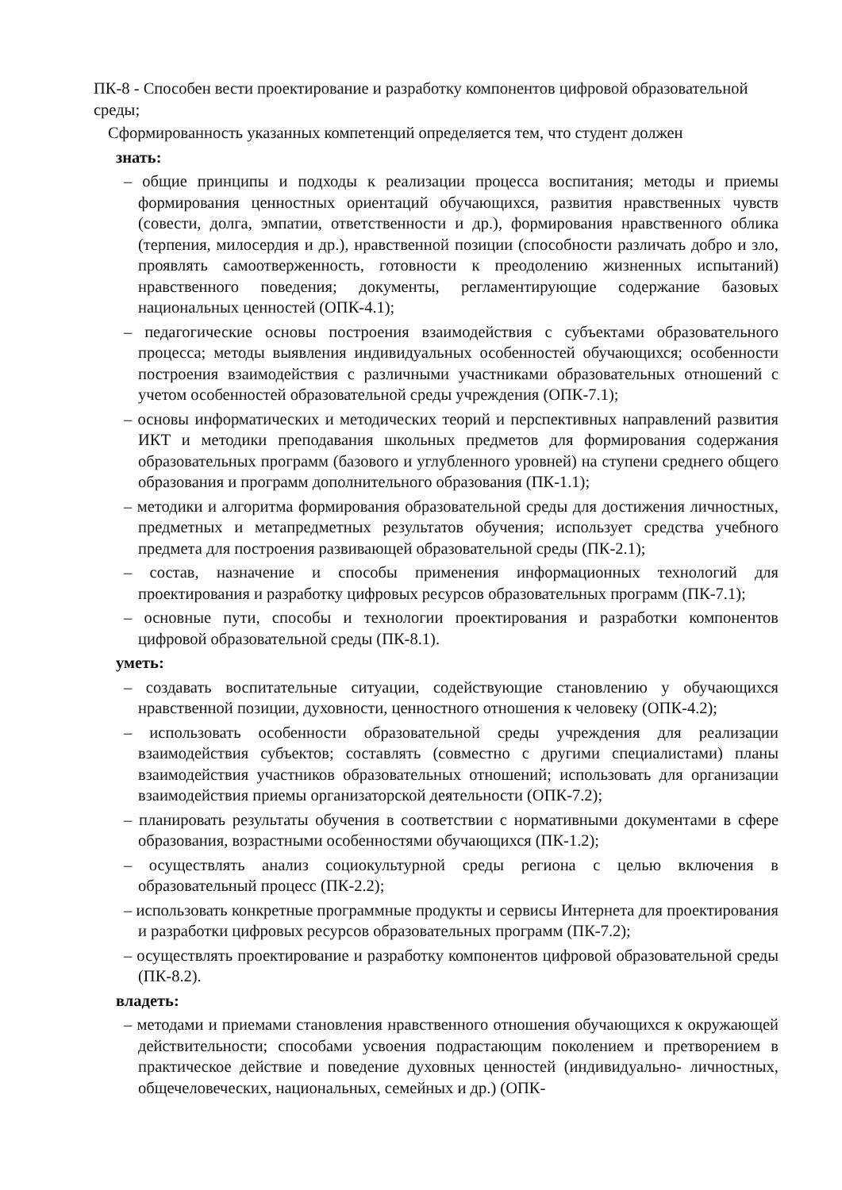ПК-8 - Способен вести проектирование и разработку компонентов цифровой образовательной среды;
Сформированность указанных компетенций определяется тем, что студент должен
знать:
– общие принципы и подходы к реализации процесса воспитания; методы и приемы формирования ценностных ориентаций обучающихся, развития нравственных чувств (совести, долга, эмпатии, ответственности и др.), формирования нравственного облика (терпения, милосердия и др.), нравственной позиции (способности различать добро и зло, проявлять самоотверженность, готовности к преодолению жизненных испытаний) нравственного поведения; документы, регламентирующие содержание базовых национальных ценностей (ОПК-4.1);
– педагогические основы построения взаимодействия с субъектами образовательного процесса; методы выявления индивидуальных особенностей обучающихся; особенности построения взаимодействия с различными участниками образовательных отношений с учетом особенностей образовательной среды учреждения (ОПК-7.1);
– основы информатических и методических теорий и перспективных направлений развития ИКТ и методики преподавания школьных предметов для формирования содержания образовательных программ (базового и углубленного уровней) на ступени среднего общего образования и программ дополнительного образования (ПК-1.1);
– методики и алгоритма формирования образовательной среды для достижения личностных, предметных и метапредметных результатов обучения; использует средства учебного предмета для построения развивающей образовательной среды (ПК-2.1);
– состав, назначение и способы применения информационных технологий для проектирования и разработку цифровых ресурсов образовательных программ (ПК-7.1);
– основные пути, способы и технологии проектирования и разработки компонентов цифровой образовательной среды (ПК-8.1).
уметь:
– создавать воспитательные ситуации, содействующие становлению у обучающихся нравственной позиции, духовности, ценностного отношения к человеку (ОПК-4.2);
– использовать особенности образовательной среды учреждения для реализации взаимодействия субъектов; составлять (совместно с другими специалистами) планы взаимодействия участников образовательных отношений; использовать для организации взаимодействия приемы организаторской деятельности (ОПК-7.2);
– планировать результаты обучения в соответствии с нормативными документами в сфере образования, возрастными особенностями обучающихся (ПК-1.2);
– осуществлять анализ социокультурной среды региона с целью включения в образовательный процесс (ПК-2.2);
– использовать конкретные программные продукты и сервисы Интернета для проектирования и разработки цифровых ресурсов образовательных программ (ПК-7.2);
– осуществлять проектирование и разработку компонентов цифровой образовательной среды (ПК-8.2).
владеть:
– методами и приемами становления нравственного отношения обучающихся к окружающей действительности; способами усвоения подрастающим поколением и претворением в практическое действие и поведение духовных ценностей (индивидуально- личностных, общечеловеческих, национальных, семейных и др.) (ОПК-